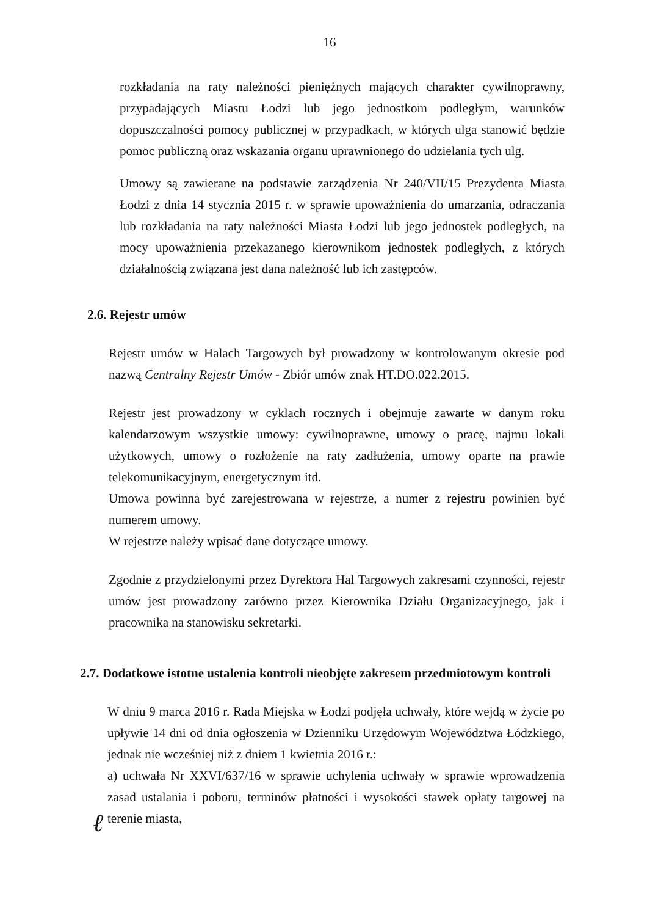16
rozkładania na raty należności pieniężnych mających charakter cywilnoprawny, przypadających Miastu Łodzi lub jego jednostkom podległym, warunków dopuszczalności pomocy publicznej w przypadkach, w których ulga stanowić będzie pomoc publiczną oraz wskazania organu uprawnionego do udzielania tych ulg.
Umowy są zawierane na podstawie zarządzenia Nr 240/VII/15 Prezydenta Miasta Łodzi z dnia 14 stycznia 2015 r. w sprawie upoważnienia do umarzania, odraczania lub rozkładania na raty należności Miasta Łodzi lub jego jednostek podległych, na mocy upoważnienia przekazanego kierownikom jednostek podległych, z których działalnością związana jest dana należność lub ich zastępców.
2.6. Rejestr umów
Rejestr umów w Halach Targowych był prowadzony w kontrolowanym okresie pod nazwą Centralny Rejestr Umów - Zbiór umów znak HT.DO.022.2015.
Rejestr jest prowadzony w cyklach rocznych i obejmuje zawarte w danym roku kalendarzowym wszystkie umowy: cywilnoprawne, umowy o pracę, najmu lokali użytkowych, umowy o rozłożenie na raty zadłużenia, umowy oparte na prawie telekomunikacyjnym, energetycznym itd.
Umowa powinna być zarejestrowana w rejestrze, a numer z rejestru powinien być numerem umowy.
W rejestrze należy wpisać dane dotyczące umowy.
Zgodnie z przydzielonymi przez Dyrektora Hal Targowych zakresami czynności, rejestr umów jest prowadzony zarówno przez Kierownika Działu Organizacyjnego, jak i pracownika na stanowisku sekretarki.
2.7. Dodatkowe istotne ustalenia kontroli nieobjęte zakresem przedmiotowym kontroli
W dniu 9 marca 2016 r. Rada Miejska w Łodzi podjęła uchwały, które wejdą w życie po upływie 14 dni od dnia ogłoszenia w Dzienniku Urzędowym Województwa Łódzkiego, jednak nie wcześniej niż z dniem 1 kwietnia 2016 r.:
a) uchwała Nr XXVI/637/16 w sprawie uchylenia uchwały w sprawie wprowadzenia zasad ustalania i poboru, terminów płatności i wysokości stawek opłaty targowej na terenie miasta,
ℓ